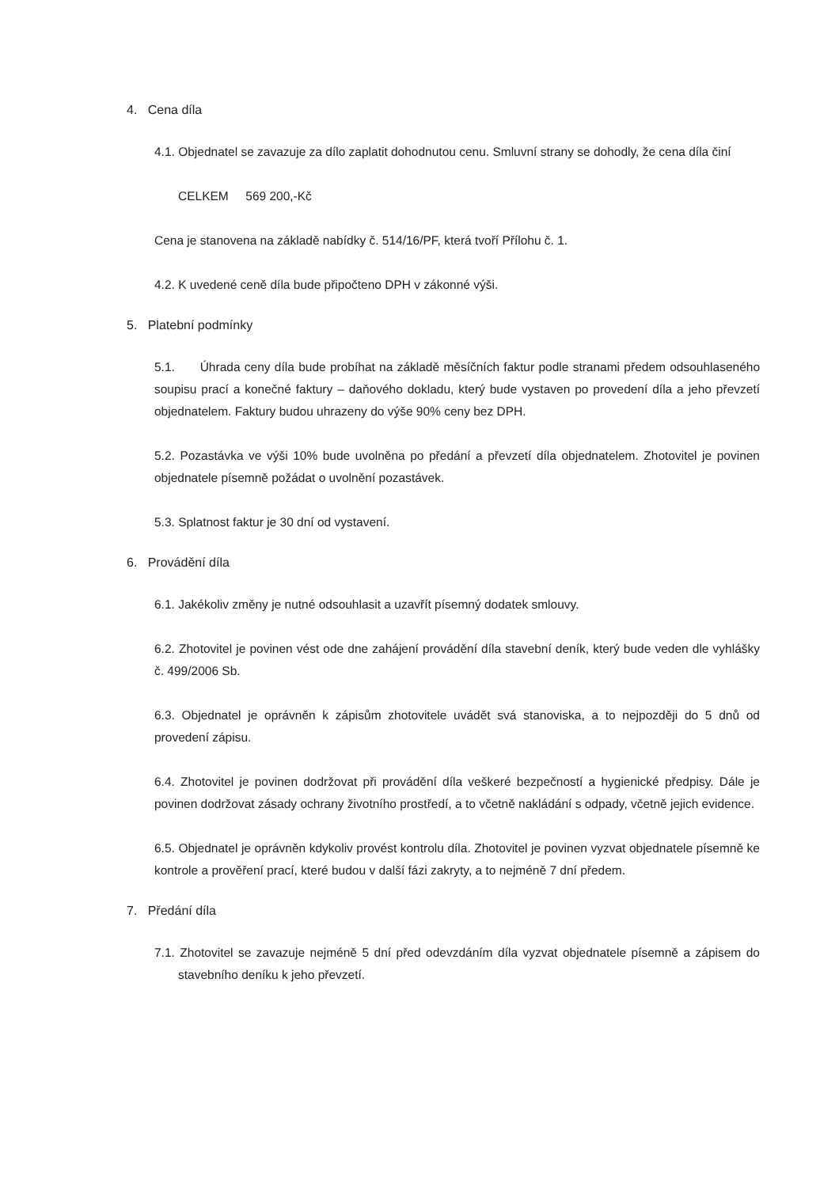4. Cena díla
4.1. Objednatel se zavazuje za dílo zaplatit dohodnutou cenu. Smluvní strany se dohodly, že cena díla činí
CELKEM 569 200,-Kč
Cena je stanovena na základě nabídky č. 514/16/PF, která tvoří Přílohu č. 1.
4.2. K uvedené ceně díla bude připočteno DPH v zákonné výši.
5. Platební podmínky
5.1. Úhrada ceny díla bude probíhat na základě měsíčních faktur podle stranami předem odsouhlaseného soupisu prací a konečné faktury – daňového dokladu, který bude vystaven po provedení díla a jeho převzetí objednatelem. Faktury budou uhrazeny do výše 90% ceny bez DPH.
5.2. Pozastávka ve výši 10% bude uvolněna po předání a převzetí díla objednatelem. Zhotovitel je povinen objednatele písemně požádat o uvolnění pozastávek.
5.3. Splatnost faktur je 30 dní od vystavení.
6. Provádění díla
6.1. Jakékoliv změny je nutné odsouhlasit a uzavřít písemný dodatek smlouvy.
6.2. Zhotovitel je povinen vést ode dne zahájení provádění díla stavební deník, který bude veden dle vyhlášky č. 499/2006 Sb.
6.3. Objednatel je oprávněn k zápisům zhotovitele uvádět svá stanoviska, a to nejpozději do 5 dnů od provedení zápisu.
6.4. Zhotovitel je povinen dodržovat při provádění díla veškeré bezpečností a hygienické předpisy. Dále je povinen dodržovat zásady ochrany životního prostředí, a to včetně nakládání s odpady, včetně jejich evidence.
6.5. Objednatel je oprávněn kdykoliv provést kontrolu díla. Zhotovitel je povinen vyzvat objednatele písemně ke kontrole a prověření prací, které budou v další fázi zakryty, a to nejméně 7 dní předem.
7. Předání díla
7.1. Zhotovitel se zavazuje nejméně 5 dní před odevzdáním díla vyzvat objednatele písemně a zápisem do stavebního deníku k jeho převzetí.